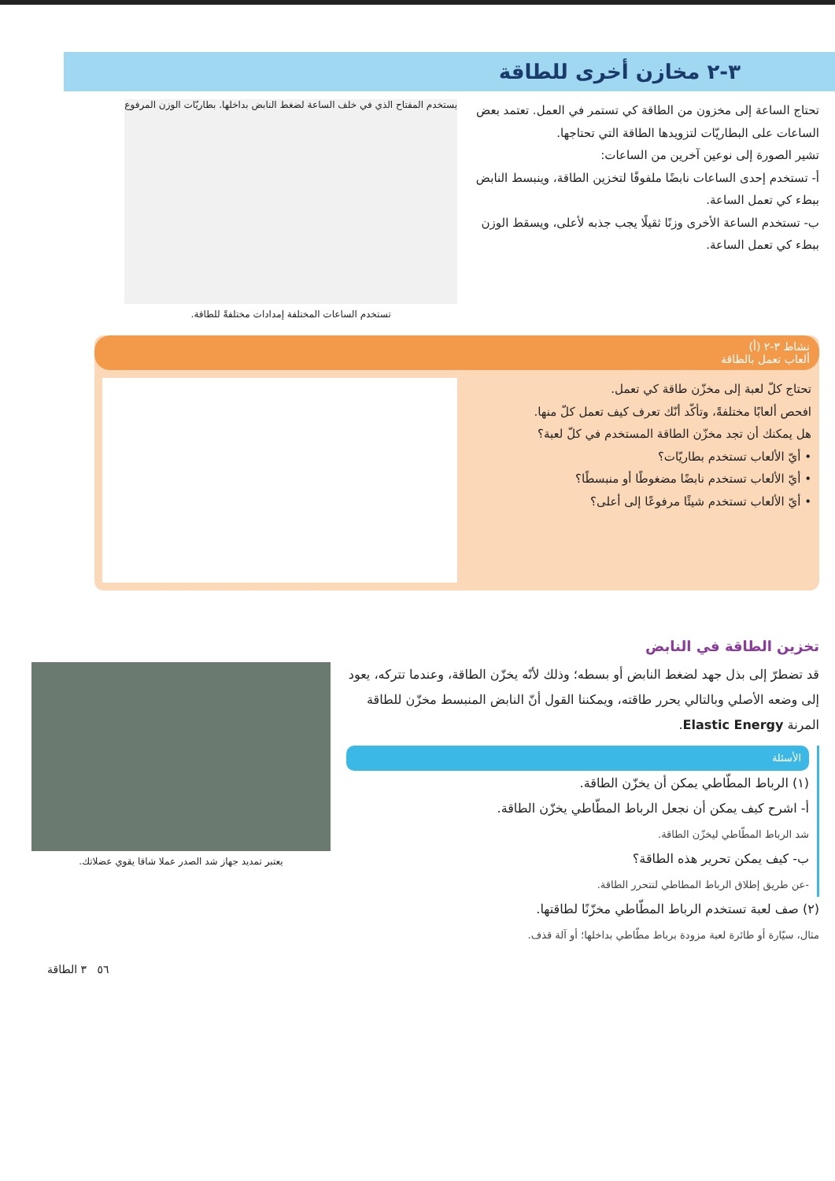٣-٢ مخازن أخرى للطاقة
تحتاج الساعة إلى مخزون من الطاقة كي تستمر في العمل. تعتمد بعض الساعات على البطاريّات لتزويدها الطاقة التي تحتاجها.
تشير الصورة إلى نوعين آخرين من الساعات:
أ- تستخدم إحدى الساعات نابضًا ملفوفًا لتخزين الطاقة، وينبسط النابض ببطء كي تعمل الساعة.
ب- تستخدم الساعة الأخرى وزنًا ثقيلًا يجب جذبه لأعلى، ويسقط الوزن ببطء كي تعمل الساعة.
يستخدم المفتاح الذي في خلف الساعة لضغط النابض بداخلها. بطاريّات الوزن المرفوع
تستخدم الساعات المختلفة إمدادات مختلفةً للطاقة.
نشاط ٣-٢ (أ)
ألعاب تعمل بالطاقة
تحتاج كلّ لعبة إلى مخزّن طاقة كي تعمل.
افحص ألعابًا مختلفةً، وتأكّد أنّك تعرف كيف تعمل كلّ منها.
هل يمكنك أن تجد مخزّن الطاقة المستخدم في كلّ لعبة؟
• أيّ الألعاب تستخدم بطاريّات؟
• أيّ الألعاب تستخدم نابضًا مضغوطًا أو منبسطًا؟
• أيّ الألعاب تستخدم شيئًا مرفوعًا إلى أعلى؟
تخزين الطاقة في النابض
قد تضطرّ إلى بذل جهد لضغط النابض أو بسطه؛ وذلك لأنّه يخزّن الطاقة، وعندما تتركه، يعود إلى وضعه الأصلي وبالتالي يحرر طاقته، ويمكننا القول أنّ النابض المنبسط مخزّن للطاقة المرنة Elastic Energy.
الأسئلة
(١) الرباط المطّاطي يمكن أن يخزّن الطاقة.
أ- اشرح كيف يمكن أن نجعل الرباط المطّاطي يخزّن الطاقة.
شد الرباط المطّاطي ليخزّن الطاقة.
ب- كيف يمكن تحرير هذه الطاقة؟
-عن طريق إطلاق الرباط المطاطي لتتحرر الطاقة.
(٢) صف لعبة تستخدم الرباط المطّاطي مخزّنًا لطاقتها.
مثال، سيّارة أو طائرة لعبة مزودة برباط مطّاطي بداخلها؛ أو آلة قذف.
يعتبر تمديد جهاز شد الصدر عملا شاقا يقوي عضلاتك.
٥٦ ٣ الطاقة